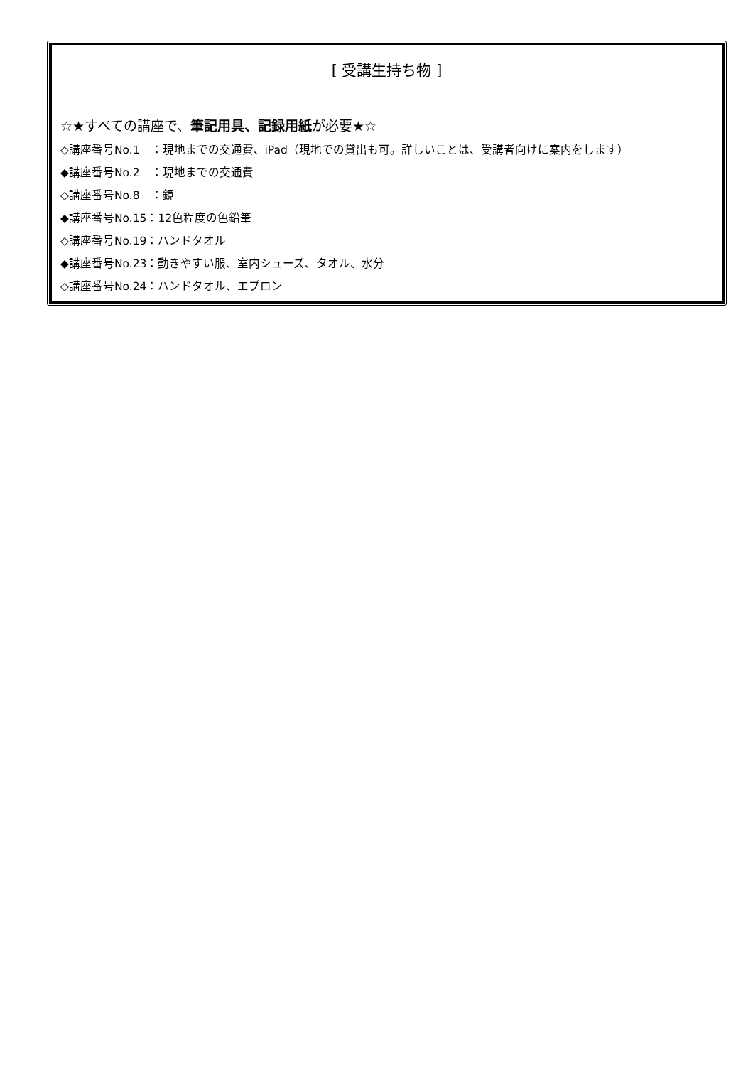[ 受講生持ち物 ]
☆★すべての講座で、筆記用具、記録用紙が必要★☆
◇講座番号No.1　：現地までの交通費、iPad（現地での貸出も可。詳しいことは、受講者向けに案内をします）
◆講座番号No.2　：現地までの交通費
◇講座番号No.8　：鏡
◆講座番号No.15：12色程度の色鉛筆
◇講座番号No.19：ハンドタオル
◆講座番号No.23：動きやすい服、室内シューズ、タオル、水分
◇講座番号No.24：ハンドタオル、エプロン